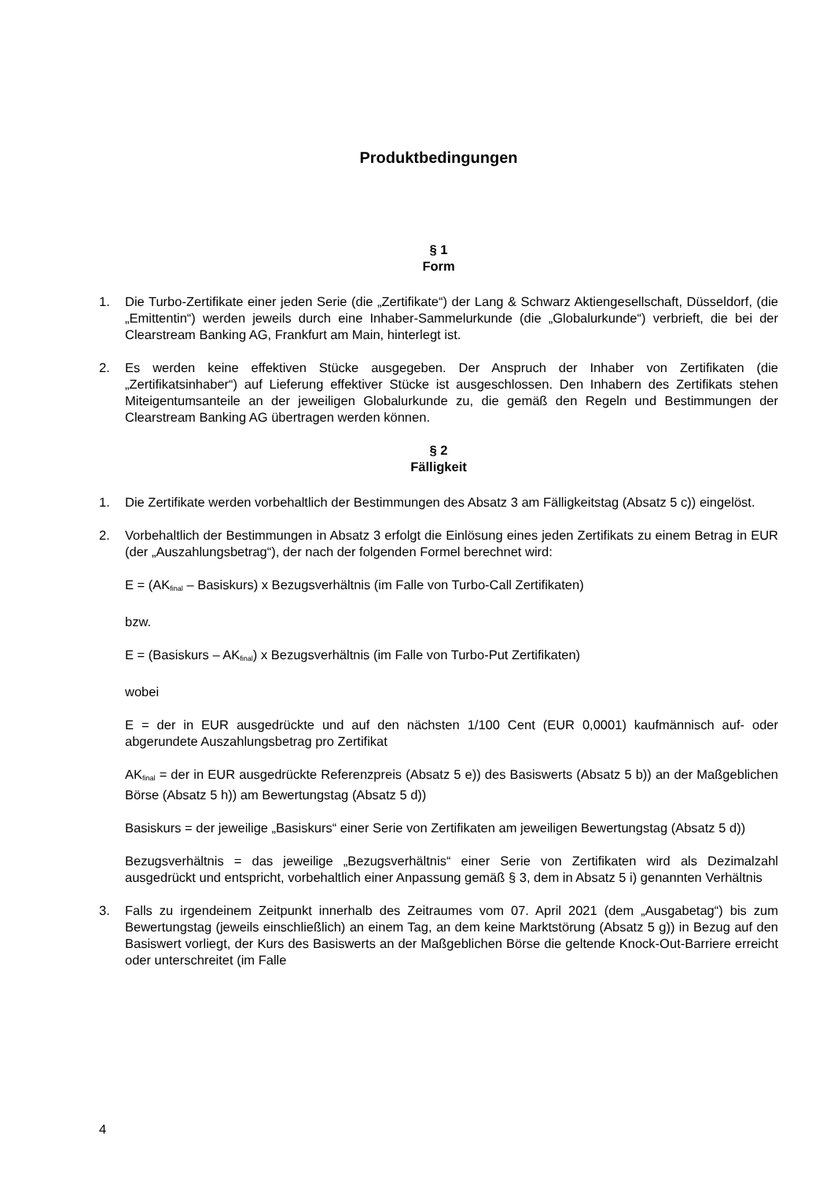Produktbedingungen
§ 1
Form
1. Die Turbo-Zertifikate einer jeden Serie (die „Zertifikate“) der Lang & Schwarz Aktiengesellschaft, Düsseldorf, (die „Emittentin“) werden jeweils durch eine Inhaber-Sammelurkunde (die „Globalurkunde“) verbrieft, die bei der Clearstream Banking AG, Frankfurt am Main, hinterlegt ist.
2. Es werden keine effektiven Stücke ausgegeben. Der Anspruch der Inhaber von Zertifikaten (die „Zertifikatsinhaber“) auf Lieferung effektiver Stücke ist ausgeschlossen. Den Inhabern des Zertifikats stehen Miteigentumsanteile an der jeweiligen Globalurkunde zu, die gemäß den Regeln und Bestimmungen der Clearstream Banking AG übertragen werden können.
§ 2
Fälligkeit
1. Die Zertifikate werden vorbehaltlich der Bestimmungen des Absatz 3 am Fälligkeitstag (Absatz 5 c)) eingelöst.
2. Vorbehaltlich der Bestimmungen in Absatz 3 erfolgt die Einlösung eines jeden Zertifikats zu einem Betrag in EUR (der „Auszahlungsbetrag“), der nach der folgenden Formel berechnet wird:
E = (AK<sub>final</sub> – Basiskurs) x Bezugsverhältnis (im Falle von Turbo-Call Zertifikaten)
bzw.
E = (Basiskurs – AK<sub>final</sub>) x Bezugsverhältnis (im Falle von Turbo-Put Zertifikaten)
wobei
E = der in EUR ausgedrückte und auf den nächsten 1/100 Cent (EUR 0,0001) kaufmännisch auf- oder abgerundete Auszahlungsbetrag pro Zertifikat
AK<sub>final</sub> = der in EUR ausgedrückte Referenzpreis (Absatz 5 e)) des Basiswerts (Absatz 5 b)) an der Maßgeblichen Börse (Absatz 5 h)) am Bewertungstag (Absatz 5 d))
Basiskurs = der jeweilige „Basiskurs“ einer Serie von Zertifikaten am jeweiligen Bewertungstag (Absatz 5 d))
Bezugsverhältnis = das jeweilige „Bezugsverhältnis“ einer Serie von Zertifikaten wird als Dezimalzahl ausgedrückt und entspricht, vorbehaltlich einer Anpassung gemäß § 3, dem in Absatz 5 i) genannten Verhältnis
3. Falls zu irgendeinem Zeitpunkt innerhalb des Zeitraumes vom 07. April 2021 (dem „Ausgabetag“) bis zum Bewertungstag (jeweils einschließlich) an einem Tag, an dem keine Marktstörung (Absatz 5 g)) in Bezug auf den Basiswert vorliegt, der Kurs des Basiswerts an der Maßgeblichen Börse die geltende Knock-Out-Barriere erreicht oder unterschreitet (im Falle
4